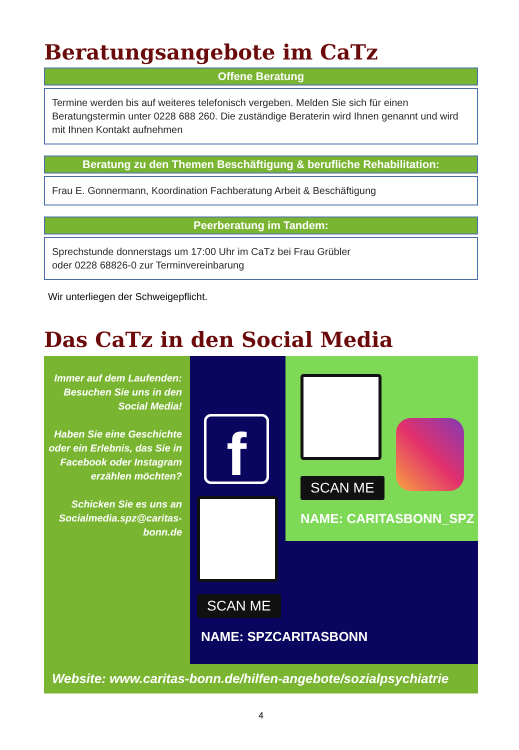Beratungsangebote im CaTz
Offene Beratung
Termine werden bis auf weiteres telefonisch vergeben. Melden Sie sich für einen Beratungstermin unter 0228 688 260. Die zuständige Beraterin wird Ihnen genannt und wird mit Ihnen Kontakt aufnehmen
Beratung zu den Themen Beschäftigung & berufliche Rehabilitation:
Frau E. Gonnermann, Koordination Fachberatung Arbeit & Beschäftigung
Peerberatung im Tandem:
Sprechstunde donnerstags um 17:00 Uhr im CaTz bei Frau Grübler
oder 0228 68826-0 zur Terminvereinbarung
Wir unterliegen der Schweigepflicht.
Das CaTz in den Social Media
Immer auf dem Laufenden: Besuchen Sie uns in den Social Media!
Haben Sie eine Geschichte oder ein Erlebnis, das Sie in Facebook oder Instagram erzählen möchten?
Schicken Sie es uns an Socialmedia.spz@caritas-bonn.de
SCAN ME
NAME: CARITASBONN_SPZ
f
SCAN ME
NAME: SPZCARITASBONN
Website: www.caritas-bonn.de/hilfen-angebote/sozialpsychiatrie
4